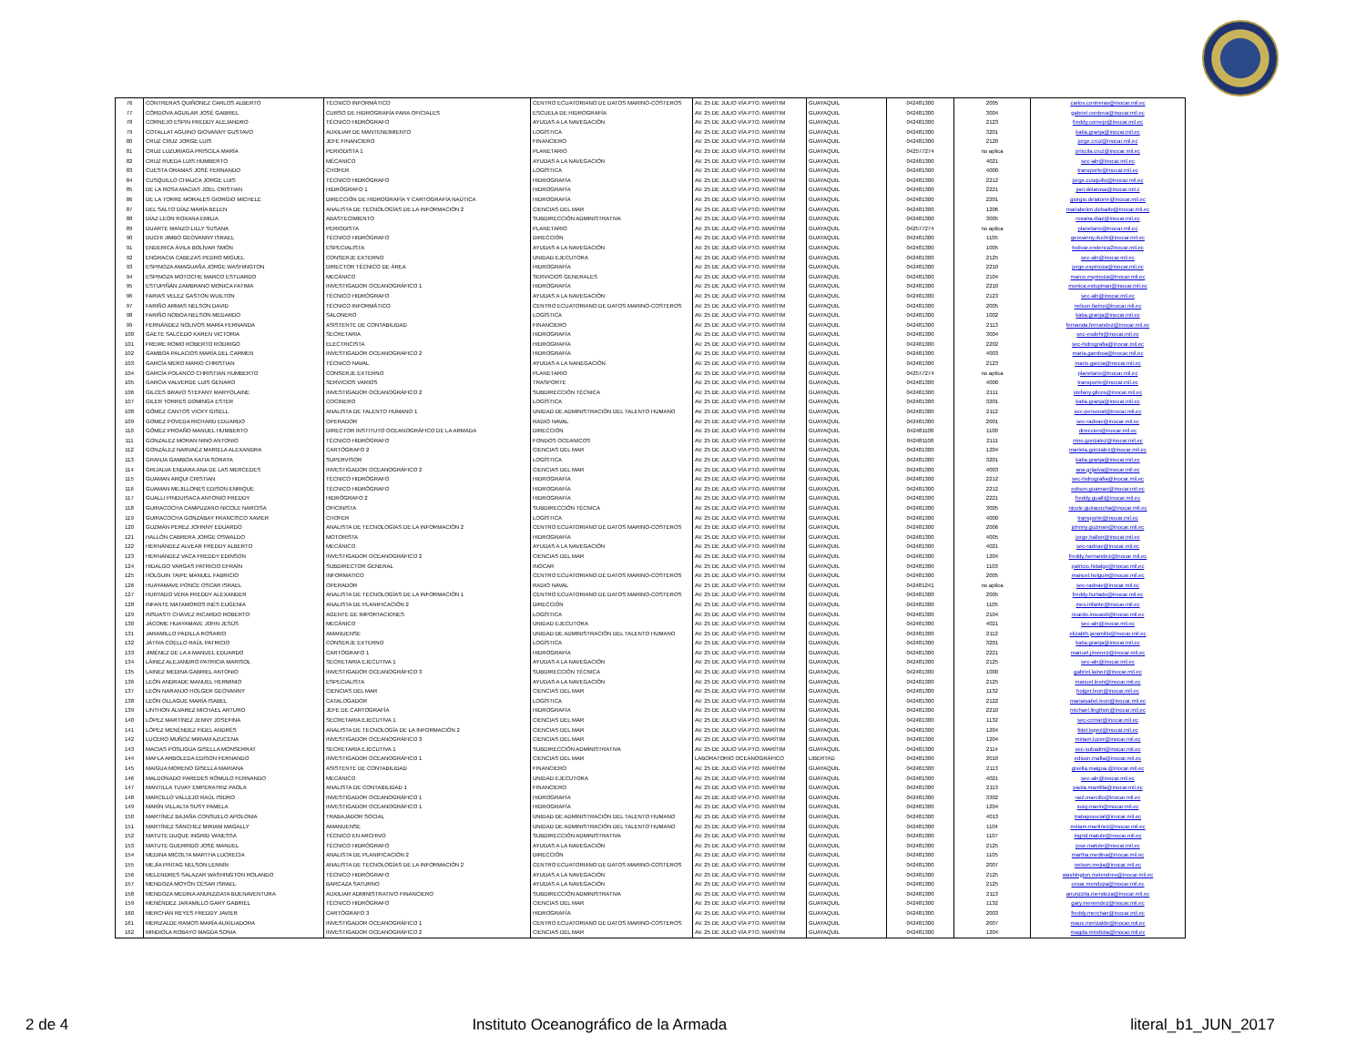| 76 | CONTRERAS QUIÑONEZ CARLOS ALBERTO | TÉCNICO INFORMÁTICO | CENTRO ECUATORIANO DE DATOS MARINO-COSTEROS | AV. 25 DE JULIO VÍA PTO. MARÍTIM | GUAYAQUIL | 042481300 | 2005 | carlos.contreras@inocar.mil.ec |
| 77 | CÓRDOVA AGUILAR JOSÉ GABRIEL | CURSO DE HIDROGRAFÍA PARA OFICIALES | ESCUELA DE HIDROGRAFÍA | AV. 25 DE JULIO VÍA PTO. MARÍTIM | GUAYAQUIL | 042481300 | 3004 | gabriel.cordova@inocar.mil.ec |
| 78 | CORNEJO ESPIN FREDDY ALEJANDRO | TÉCNICO HIDRÓGRAFO | AYUDAS A LA NAVEGACIÓN | AV. 25 DE JULIO VÍA PTO. MARÍTIM | GUAYAQUIL | 042481300 | 2123 | freddy.cornejo@inocar.mil.ec |
| 79 | COTALLAT AGUINO GIOVANNY GUSTAVO | AUXILIAR DE MANTENEIMIENTO | LOGÍSTICA | AV. 25 DE JULIO VÍA PTO. MARÍTIM | GUAYAQUIL | 042481300 | 3201 | katia.granja@inocar.mil.ec |
| 80 | CRUZ CRUZ JORGE LUIS | JEFE FINANCIERO | FINANCIERO | AV. 25 DE JULIO VÍA PTO. MARÍTIM | GUAYAQUIL | 042481300 | 2120 | jorge.cruz@inocar.mil.ec |
| 81 | CRUZ LUZURIAGA PRISCILA MARÍA | PERIODISTA 1 | PLANETARIO | AV. 25 DE JULIO VÍA PTO. MARÍTIM | GUAYAQUIL | 042577274 | no aplica | priscila.cruz@inocar.mil.ec |
| 82 | CRUZ RUEDA LUIS HUMBERTO | MÉCANICO | AYUDAS A LA NAVEGACIÓN | AV. 25 DE JULIO VÍA PTO. MARÍTIM | GUAYAQUIL | 042481300 | 4021 | sec-aln@inocar.mil.ec |
| 83 | CUESTA ORAMAS JOSÉ FERNANDO | CHOFER | LOGÍSTICA | AV. 25 DE JULIO VÍA PTO. MARÍTIM | GUAYAQUIL | 042481300 | 4000 | transporte@inocar.mil.ec |
| 84 | CUSQUILLO CHAUCA JORGE LUIS | TÉCNICO HIDRÓGRAFO | HIDROGRAFÍA | AV. 25 DE JULIO VÍA PTO. MARÍTIM | GUAYAQUIL | 042481300 | 2212 | jorge.cusquillo@inocar.mil.ec |
| 85 | DE LA ROSA MACIAS JOEL CRISTIAN | HIDRÓGRAFO 1 | HIDROGRAFÍA | AV. 25 DE JULIO VÍA PTO. MARÍTIM | GUAYAQUIL | 042481300 | 2221 | joel.delarosa@inocar.mil.c |
| 86 | DE LA TORRE MORALES GIORGIO MICHELE | DIRECCIÓN DE HIDROGRAFÍA Y CARTOGRAFÍA NAÚTICA | HIDROGRAFÍA | AV. 25 DE JULIO VÍA PTO. MARÍTIM | GUAYAQUIL | 042481300 | 2201 | giorgio.delatorre@inocar.mil.ec |
| 87 | DEL SALTO DÍAZ MARÍA BELEN | ANALISTA DE TECNOLOGÍAS DE LA INFORMACIÓN 2 | CIENCIAS DEL MAR | AV. 25 DE JULIO VÍA PTO. MARÍTIM | GUAYAQUIL | 042481300 | 1206 | mariabelen.delsalto@inocar.mil.ec |
| 88 | DÍAZ LEON ROXANA EMILIA | ABASTECIMIENTO | SUBDIRECCIÓN ADMINISTRATIVA | AV. 25 DE JULIO VÍA PTO. MARÍTIM | GUAYAQUIL | 042481300 | 3005 | roxana.diaz@inocar.mil.ec |
| 89 | DUARTE MANZO LILLY SUSANA | PERIODISTA | PLANETARIO | AV. 25 DE JULIO VÍA PTO. MARÍTIM | GUAYAQUIL | 042577274 | no aplica | planetario@inocar.mil.ec |
| 90 | DUCHI JIMBO GEOVANNY ISRAEL | TÉCNICO HIDRÓGRAFO | DIRECCIÓN | AV. 25 DE JULIO VÍA PTO. MARÍTIM | GUAYAQUIL | 042481300 | 1105 | geovanny.duchi@inocar.mil.ec |
| 91 | ENDERICA ÁVILA BOLÍVAR SMÓN | ESPECIALISTA | AYUDAS A LA NAVEGACIÓN | AV. 25 DE JULIO VÍA PTO. MARÍTIM | GUAYAQUIL | 042481300 | 1005 | bolivar.enderica2inocar.mil.ec |
| 92 | ENGRACIA CABEZAS PEDRO MIGUEL | CONSERJE EXTERNO | UNIDAD EJECUTORA | AV. 25 DE JULIO VÍA PTO. MARÍTIM | GUAYAQUIL | 042481300 | 2125 | sec-aln@inocar.mil.ec |
| 93 | ESPINOZA AMAGUAÑA JORGE WASHINGTON | DIRECTOR TÉCNICO DE ÁREA | HIDROGRAFÍA | AV. 25 DE JULIO VÍA PTO. MARÍTIM | GUAYAQUIL | 042481300 | 2210 | jorge.espinoza@inocar.mil.ec |
| 94 | ESPINOZA MOTOCHE MARCO ESTUARDO | MECÁNICO | SERVICIOS GENERALES | AV. 25 DE JULIO VÍA PTO. MARÍTIM | GUAYAQUIL | 042481300 | 2104 | marco.espinoza@inocar.mil.ec |
| 95 | ESTUPIÑÁN ZAMBRANO MONICA FATIMA | INVESTIGADOR OCEANOGRÁFICO 1 | HIDROGRAFÍA | AV. 25 DE JULIO VÍA PTO. MARÍTIM | GUAYAQUIL | 042481300 | 2210 | monica.estupinan@inocar.mil.ec |
| 96 | FARIAS VELEZ GASTON WUILTON | TÉCNICO HIDRÓGRAFO | AYUDAS A LA NAVEGACIÓN | AV. 25 DE JULIO VÍA PTO. MARÍTIM | GUAYAQUIL | 042481300 | 2123 | sec-aln@inocar.mil.ec |
| 97 | FARIÑO ARMAS NELSON DAVID | TÉCNICO INFORMÁTICO | CENTRO ECUATORIANO DE DATOS MARINO-COSTEROS | AV. 25 DE JULIO VÍA PTO. MARÍTIM | GUAYAQUIL | 042481300 | 2005 | nelson.farino@inocar.mil.ec |
| 98 | FARIÑO NOBOA NELSON MEDARDO | SALONERO | LOGÍSTICA | AV. 25 DE JULIO VÍA PTO. MARÍTIM | GUAYAQUIL | 042481300 | 1002 | katia.granja@inocar.mil.ec |
| 99 | FERNÁNDEZ NOLIVOS MARÍA FERNANDA | ASISTENTE DE CONTABILIDAD | FINANCIERO | AV. 25 DE JULIO VÍA PTO. MARÍTIM | GUAYAQUIL | 042481300 | 2113 | fernanda.fernandez@inocar.mil.ec |
| 100 | GAETE SALCEDO KAREN VICTORIA | SECRETARIA | HIDROGRAFÍA | AV. 25 DE JULIO VÍA PTO. MARÍTIM | GUAYAQUIL | 042481300 | 3004 | sec-esdehi@inocar.mil.ec |
| 101 | FREIRE ROMO ROBERTO RODRIGO | ELECTRICISTA | HIDROGRAFÍA | AV. 25 DE JULIO VÍA PTO. MARÍTIM | GUAYAQUIL | 042481300 | 2202 | sec-hidrografia@inocar.mil.ec |
| 102 | GAMBOA PALACIOS MARÍA DEL CARMEN | INVESTIGADOR OCEANOGRAFICO 2 | HIDROGRAFÍA | AV. 25 DE JULIO VÍA PTO. MARÍTIM | GUAYAQUIL | 042481300 | 4003 | maria.gamboa@inocar.mil.ec |
| 103 | GARCÍA MERO MARIO CHRISTIAN | TÉCNICO NAVAL | AYUDAS A LA NANEGACIÓN | AV. 25 DE JULIO VÍA PTO. MARÍTIM | GUAYAQUIL | 042481300 | 2123 | mario.garcia@inocar.mil.ec |
| 104 | GARCÍA POLANCO CHRISTIAN HUMBERTO | CONSERJE EXTERNO | PLANETARIO | AV. 25 DE JULIO VÍA PTO. MARÍTIM | GUAYAQUIL | 042577274 | no aplica | planetario@inocar.mil.ec |
| 105 | GARCIA VALVERDE LUIS GENARO | SERVICIOS VARIOS | TRASPORTE | AV. 25 DE JULIO VÍA PTO. MARÍTIM | GUAYAQUIL | 042481300 | 4000 | transporte@inocar.mil.ec |
| 106 | GILCES BRAVO STEFANY MARYOLAINE | INVESTIGADOR OCEANOGRÁFICO 2 | SUBDIRECCIÓN TÉCNICA | AV. 25 DE JULIO VÍA PTO. MARÍTIM | GUAYAQUIL | 042481300 | 2111 | stefany.gilces@inocar.mil.ec |
| 107 | GILER TORRES DOMINGA ESTER | COCINERO | LOGÍSTICA | AV. 25 DE JULIO VÍA PTO. MARÍTIM | GUAYAQUIL | 042481300 | 3201 | katia.granja@inocar.mil.ec |
| 108 | GÓMEZ CANTOS VICKY GISELL | ANALISTA DE TALENTO HUMANO 1 | UNIDAD DE ADMINISTRACIÓN DEL TALENTO HUMANO | AV. 25 DE JULIO VÍA PTO. MARÍTIM | GUAYAQUIL | 042481300 | 2112 | sec-personal@inocar.mil.ec |
| 109 | GOMEZ POVEDA RICHARD EDUARDO | OPERADOR | RADIO NAVAL | AV. 25 DE JULIO VÍA PTO. MARÍTIM | GUAYAQUIL | 042481300 | 2001 | sec-radnav@inocar.mil.ec |
| 110 | GÓMEZ PROAÑO MANUEL HUMBERTO | DIRECTOR INSTITUTO OCEANOGRÁFICO DE LA ARMADA | DIRECCIÓN | AV. 25 DE JULIO VÍA PTO. MARÍTIM | GUAYAQUIL | 042481100 | 1100 | direccion@inocar.mil.ec |
| 111 | GONZALEZ MORAN NINO ANTONIO | TÉCNICO HIDRÓGRAFO | FONDOS OCEANICOS | AV. 25 DE JULIO VÍA PTO. MARÍTIM | GUAYAQUIL | 042481100 | 2111 | nino.gonzalez@inocar.mil.ec |
| 112 | GONZÁLEZ NARVAÉZ MARIELA ALEXANDRA | CARTÓGRAFO 2 | CIENCIAS DEL MAR | AV. 25 DE JULIO VÍA PTO. MARÍTIM | GUAYAQUIL | 042481300 | 1204 | mariela.gonzalez@inocar.mil.ec |
| 113 | GRANJA GAMBOA KATIA SORAYA | SUPERVISOR | LOGÍSTICA | AV. 25 DE JULIO VÍA PTO. MARÍTIM | GUAYAQUIL | 042481300 | 3201 | katia.granja@inocar.mil.ec |
| 114 | GRIJALVA ENDARA ANA DE LAS MERCEDES | INVESTIGADOR OCEANOGRÁFICO 2 | CIENCIAS DEL MAR | AV. 25 DE JULIO VÍA PTO. MARÍTIM | GUAYAQUIL | 042481300 | 4003 | ana.grijalva@inocar.mil.ec |
| 115 | GUAMAN ARQUI CRISTIAN | TÉCNICO HIDRÓGRAFO | HIDROGRAFÍA | AV. 25 DE JULIO VÍA PTO. MARÍTIM | GUAYAQUIL | 042481300 | 2212 | sec-hidrografia@inocar.mil.ec |
| 116 | GUAMAN MEJILLONES EDISON ENRIQUE | TÉCNICO HIDRÓGRAFO | HIDROGRAFÍA | AV. 25 DE JULIO VÍA PTO. MARÍTIM | GUAYAQUIL | 042481300 | 2212 | edison.guaman@inocar.mil.ec |
| 117 | GUALLI PINDUISACA ANTONIO FREDDY | HIDRÓGRAFO 2 | HIDROGRAFÍA | AV. 25 DE JULIO VÍA PTO. MARÍTIM | GUAYAQUIL | 042481300 | 2221 | freddy.gualli@inocar.mil.ec |
| 118 | GUIRACOCHA CAMPUZANO NICOLE NARCISA | OFICINISTA | SUBDIRECCIÓN TÉCNICA | AV. 25 DE JULIO VÍA PTO. MARÍTIM | GUAYAQUIL | 042481300 | 3005 | nicole.guiracocha@inocar.mil.ec |
| 119 | GUIRACOCHA GONZABAY FRANCISCO XAVIER | CHOFER | LOGÍSTICA | AV. 25 DE JULIO VÍA PTO. MARÍTIM | GUAYAQUIL | 042481300 | 4000 | transporte@inocar.mil.ec |
| 120 | GUZMÁN PEREZ JOHNNY EDUARDO | ANALISTA DE TECNOLOGÍAS DE LA INFORMACIÓN 2 | CENTRO ECUATORIANO DE DATOS MARINO-COSTEROS | AV. 25 DE JULIO VÍA PTO. MARÍTIM | GUAYAQUIL | 042481300 | 2006 | johnny.guzman@inocar.mil.ec |
| 121 | HALLÓN CABRERA JORGE OSWALDO | MOTORISTA | HIDROGRAFÍA | AV. 25 DE JULIO VÍA PTO. MARÍTIM | GUAYAQUIL | 042481300 | 4005 | jorge.hallon@inocar.mil.ec |
| 122 | HERNÁNDEZ ALVEAR FREDDY ALBERTO | MECÁNICO | AYUDAS A LA NAVEGACIÓN | AV. 25 DE JULIO VÍA PTO. MARÍTIM | GUAYAQUIL | 042481300 | 4021 | sec-radnav@inocar.mil.ec |
| 123 | HERNÁNDEZ VACA FREDDY EDINSON | INVESTIGADOR OCEANOGRÁFICO 2 | CIENCIAS DEL MAR | AV. 25 DE JULIO VÍA PTO. MARÍTIM | GUAYAQUIL | 042481300 | 1204 | freddy.hernandez@inocar.mil.ec |
| 124 | HIDALGO VARGAS PATRICIO EFRAÍN | SUBDIRECTOR GENERAL | INOCAR | AV. 25 DE JULIO VÍA PTO. MARÍTIM | GUAYAQUIL | 042481300 | 1103 | patricio.hidalgo@inocar.mil.ec |
| 125 | HOLGUIN TAIPE MANUEL FABRICIO | INFORMATICO | CENTRO ECUATORIANO DE DATOS MARINO-COSTEROS | AV. 25 DE JULIO VÍA PTO. MARÍTIM | GUAYAQUIL | 042481300 | 2005 | manuel.holguin@inocar.mil.ec |
| 126 | HUAYAMAVE PONCE OSCAR ISRAEL | OPERADOR | RADIO NAVAL | AV. 25 DE JULIO VÍA PTO. MARÍTIM | GUAYAQUIL | 042481241 | no aplica | sec-radnav@inocar.mil.ec |
| 127 | HURTADO VERA FREDDY ALEXANDER | ANALISTA DE TECNOLOGÍAS DE LA INFORMACIÓN 1 | CENTRO ECUATORIANO DE DATOS MARINO-COSTEROS | AV. 25 DE JULIO VÍA PTO. MARÍTIM | GUAYAQUIL | 042481300 | 2005 | freddy.hurtado@inocar.mil.ec |
| 128 | INFANTE MATAMOROS INÉS EUGENIA | ANALISTA DE PLANIFICACIÓN 2 | DIRECCIÓN | AV. 25 DE JULIO VÍA PTO. MARÍTIM | GUAYAQUIL | 042481300 | 1105 | ines.infante@inocar.mil.ec |
| 129 | INSUASTI CHÁVEZ RICARDO ROBERTO | AGENTE DE IMPORTACIONES | LOGÍSTICA | AV. 25 DE JULIO VÍA PTO. MARÍTIM | GUAYAQUIL | 042481300 | 2104 | ricardo.insuasti@inocar.mil.ec |
| 130 | JÁCOME HUAYAMAVE JOHN JESÚS | MECÁNICO | UNIDAD EJECUTORA | AV. 25 DE JULIO VÍA PTO. MARÍTIM | GUAYAQUIL | 042481300 | 4021 | sec-aln@inocar.mil.ec |
| 131 | JARAMILLO PADILLA ROSARIO | AMANUENSE | UNIDAD DE ADMINISTRACIÓN DEL TALENTO HUMANO | AV. 25 DE JULIO VÍA PTO. MARÍTIM | GUAYAQUIL | 042481300 | 2112 | elizabth.jaramillo@inocar.mil.ec |
| 132 | JÁTIVA COELLO RAÚL PATRICIO | CONSERJE EXTERNO | LOGÍSTICA | AV. 25 DE JULIO VÍA PTO. MARÍTIM | GUAYAQUIL | 042481300 | 3201 | katia.granja@inocar.mil.ec |
| 133 | JIMÉNEZ DE LA A MANUEL EDUARDO | CARTÓGRAFO 1 | HIDROGRAFÍA | AV. 25 DE JULIO VÍA PTO. MARÍTIM | GUAYAQUIL | 042481300 | 2221 | manuel.jimenez@inocar.mil.ec |
| 134 | LÁINEZ ALEJANDRO PATRICIA MARISOL | SECRETARIA EJECUTIVA 1 | AYUDAS A LA NAVEGACIÓN | AV. 25 DE JULIO VÍA PTO. MARÍTIM | GUAYAQUIL | 042481300 | 2125 | sec-aln@inocar.mil.ec |
| 135 | LAINEZ MEDINA GABRIEL ANTONIO | INVESTIGADOR OCEANOGRÁFICO 3 | SUBDIRECCIÓN TÉCNICA | AV. 25 DE JULIO VÍA PTO. MARÍTIM | GUAYAQUIL | 042481300 | 1000 | gabriel.lainez@inocar.mil.ec |
| 136 | LEÓN ANDRADE MANUEL HERMINIO | ESPECIALISTA | AYUDAS A LA NAVEGACIÓN | AV. 25 DE JULIO VÍA PTO. MARÍTIM | GUAYAQUIL | 042481300 | 2125 | manuel.leon@inocar.mil.ec |
| 137 | LEÓN NARANJO HOLGER GEOVANNY | CIENCIAS DEL MAR | CIENCIAS DEL MAR | AV. 25 DE JULIO VÍA PTO. MARÍTIM | GUAYAQUIL | 042481300 | 1132 | holger.leon@inocar.mil.ec |
| 138 | LEÓN OLLAGUE MARÍA ISABEL | CATALOGADOR | LOGÍSTICA | AV. 25 DE JULIO VÍA PTO. MARÍTIM | GUAYAQUIL | 042481300 | 2122 | mariaisabel.leon@inocar.mil.ec |
| 139 | LINTHON ÁLVAREZ MICHAEL ARTURO | JEFE DE CARTOGRAFÍA | HIDROGRAFÍA | AV. 25 DE JULIO VÍA PTO. MARÍTIM | GUAYAQUIL | 042481300 | 2210 | michael.lingthon@inocar.mil.ec |
| 140 | LÓPEZ MARTÍNEZ JENNY JOSEFINA | SECRETARIA EJECUTIVA 1 | CIENCIAS DEL MAR | AV. 25 DE JULIO VÍA PTO. MARÍTIM | GUAYAQUIL | 042481300 | 1132 | sec-ccmar@inocar.mil.ec |
| 141 | LÓPEZ MENÉNDEZ FIDEL ANDRÉS | ANALISTA DE TECNOLOGÍA DE LA INFORMACIÓN 2 | CIENCIAS DEL MAR | AV. 25 DE JULIO VÍA PTO. MARÍTIM | GUAYAQUIL | 042481300 | 1204 | fidel.lopez@inocar.mil.ec |
| 142 | LUCERO MUÑOZ MIRIAM AZUCENA | INVESTIGADOR OCEANOGRÁFICO 3 | CIENCIAS DEL MAR | AV. 25 DE JULIO VÍA PTO. MARÍTIM | GUAYAQUIL | 042481300 | 1204 | miriam.lucer@inocar.mil.ec |
| 143 | MACIAS POSLIGUA GISELLA MONSERRAT | SECRETARIA EJECUTIVA 1 | SUBDIRECCIÓN ADMINISTRATIVA | AV. 25 DE JULIO VÍA PTO. MARÍTIM | GUAYAQUIL | 042481300 | 2114 | sec-subadm@inocar.mil.ec |
| 144 | MAFLA ARBOLEDA EDISON FERNANDO | INVESTIGADOR OCEANOGRÁFICO 1 | CIENCIAS DEL MAR | LABORATORIO OCEANOGRÁFICO | LIBERTAD | 042481300 | 2010 | edison.mafla@inocar.mil.ec |
| 145 | MAIGUA MORENO GISELLA MARIANA | ASISTENTE DE CONTABILIDAD | FINANCIERO | AV. 25 DE JULIO VÍA PTO. MARÍTIM | GUAYAQUIL | 042481300 | 2113 | gisella.maigua.@inocar.mil.ec |
| 146 | MALDONADO PAREDES RÓMULO FERNANDO | MECÁNICO | UNIDAD EJECUTORA | AV. 25 DE JULIO VÍA PTO. MARÍTIM | GUAYAQUIL | 042481300 | 4021 | sec-aln@inocar.mil.ec |
| 147 | MANTILLA TUVAY EMPERATRIZ PAOLA | ANALISTA DE CONTABILIDAD 1 | FINANCIERO | AV. 25 DE JULIO VÍA PTO. MARÍTIM | GUAYAQUIL | 042481300 | 2113 | paola.mantilla@inocar.mil.ec |
| 148 | MARCILLO VALLEJO RAÚL ISIDRO | INVESTIGADOR OCEANOGRÁFICO 1 | HIDROGRAFÍA | AV. 25 DE JULIO VÍA PTO. MARÍTIM | GUAYAQUIL | 042481300 | 3302 | raul.marcillo@inocar.mil.ec |
| 149 | MARÍN VILLALTA SUSY PAMELA | INVESTIGADOR OCEANOGRÁFICO 1 | HIDROGRAFÍA | AV. 25 DE JULIO VÍA PTO. MARÍTIM | GUAYAQUIL | 042481300 | 1204 | susy.marin@inocar.mil.ec |
| 150 | MARTÍNEZ BAJAÑA CONSUELO APOLONIA | TRABAJADOR SOCIAL | UNIDAD DE ADMINISTRACIÓN DEL TALENTO HUMANO | AV. 25 DE JULIO VÍA PTO. MARÍTIM | GUAYAQUIL | 042481300 | 4013 | trabajosocial@inocar.mil.ec |
| 151 | MARTÍNEZ SÁNCHEZ MIRIAM MAGALLY | AMANUENSE | UNIDAD DE ADMINISTRACIÓN DEL TALENTO HUMANO | AV. 25 DE JULIO VÍA PTO. MARÍTIM | GUAYAQUIL | 042481300 | 1104 | miriam.martinez@inocar.mil.ec |
| 152 | MATUTE DUQUE INGRID VANESSA | TÉCNICO EN ARCHIVO | SUBDIRECCIÓN ADMINISTRATIVA | AV. 25 DE JULIO VÍA PTO. MARÍTIM | GUAYAQUIL | 042481300 | 1107 | ingrid.matute@inocar.mil.ec |
| 153 | MATUTE GUERRIDO JOSÉ MANUEL | TÉCNICO HIDRÓGRAFO | AYUDAS A LA NAVEGACIÓN | AV. 25 DE JULIO VÍA PTO. MARÍTIM | GUAYAQUIL | 042481300 | 2125 | jose.matute@inocar.mil.ec |
| 154 | MEDINA MICOLTA MARTHA LUCRECIA | ANALISTA DE PLANIFICACIÓN 2 | DIRECCIÓN | AV. 25 DE JULIO VÍA PTO. MARÍTIM | GUAYAQUIL | 042481300 | 1105 | martha.medina@inocar.mil.ec |
| 155 | MEJÍA PINTAG NELSON LENNÍN | ANALISTA DE TECNOLOGÍAS DE LA INFORMACIÓN 2 | CENTRO ECUATORIANO DE DATOS MARINO-COSTEROS | AV. 25 DE JULIO VÍA PTO. MARÍTIM | GUAYAQUIL | 042481300 | 2007 | nelson.mejia@inocar.mil.ec |
| 156 | MELENDRES SALAZAR WASHINGTON ROLANDO | TÉCNICO HIDRÓGRAFO | AYUDAS A LA NAVEGACIÓN | AV. 25 DE JULIO VÍA PTO. MARÍTIM | GUAYAQUIL | 042481300 | 2125 | washington.melendres@inocar.mil.ec |
| 157 | MENDOZA MOYÓN CÉSAR ISRAEL | BARCAZA SATURNO | AYUDAS A LA NAVEGACIÓN | AV. 25 DE JULIO VÍA PTO. MARÍTIM | GUAYAQUIL | 042481300 | 2125 | cesar.mendoza@inocar.mil.ec |
| 158 | MENDOZA MEDINA ANUNZZIATA BUENAVENTURA | AUXILIAR ADMINISTRATIVO FINANCIERO | SUBDIRECCIÓN ADMINISTRATIVA | AV. 25 DE JULIO VÍA PTO. MARÍTIM | GUAYAQUIL | 042481300 | 2113 | anunzzita.mendoza@inocar.mil.ec |
| 159 | MENÉNDEZ JARAMILLO GARY GABRIEL | TÉCNICO HIDRÓGRAFO | CIENCIAS DEL MAR | AV. 25 DE JULIO VÍA PTO. MARÍTIM | GUAYAQUIL | 042481300 | 1132 | gary.menendez@inocar.mil.ec |
| 160 | MERCHÁN REYES FREDDY JAVIER | CARTÓGRAFO 3 | HIDROGRAFÍA | AV. 25 DE JULIO VÍA PTO. MARÍTIM | GUAYAQUIL | 042481300 | 2003 | freddy.merchan@inocar.mil.ec |
| 161 | MERIZALDE RAMOS MARÍA AUXILIADORA | INVESTIGADOR OCEANOGRÁFICO 1 | CENTRO ECUATORIANO DE DATOS MARINO-COSTEROS | AV. 25 DE JULIO VÍA PTO. MARÍTIM | GUAYAQUIL | 042481300 | 2007 | maux.merizalde@inocar.mil.ec |
| 162 | MINDIOLA ROBAYO MAGDA SONIA | INVESTIGADOR OCEANOGRÁFICO 2 | CIENCIAS DEL MAR | AV. 25 DE JULIO VÍA PTO. MARÍTIM | GUAYAQUIL | 042481300 | 1204 | magda.mindiola@inocar.mil.ec |
2 de 4 Instituto Oceanográfico de la Armada literal_b1_JUN_2017